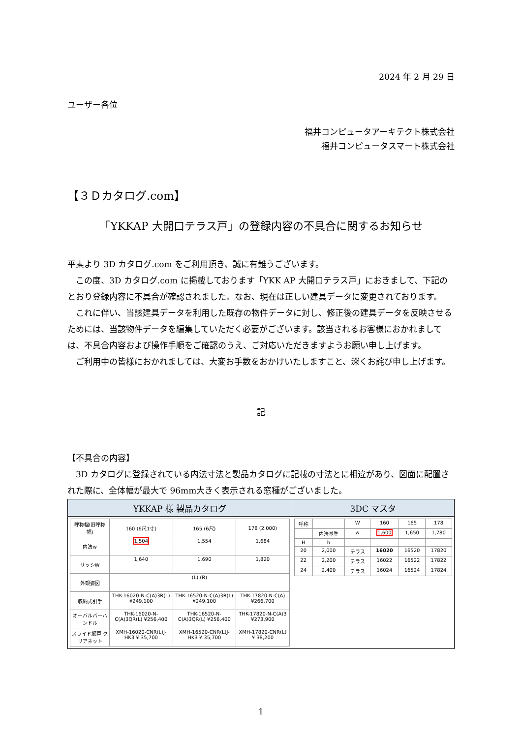2024 年 2 月 29 日
ユーザー各位
福井コンピュータアーキテクト株式会社
福井コンピュータスマート株式会社
【３Ｄカタログ.com】
「YKKAP 大開口テラス戸」の登録内容の不具合に関するお知らせ
平素より 3D カタログ.com をご利用頂き、誠に有難うございます。
この度、3D カタログ.com に掲載しております「YKK AP 大開口テラス戸」におきまして、下記のとおり登録内容に不具合が確認されました。なお、現在は正しい建具データに変更されております。
これに伴い、当該建具データを利用した既存の物件データに対し、修正後の建具データを反映させるためには、当該物件データを編集していただく必要がございます。該当されるお客様におかれましては、不具合内容および操作手順をご確認のうえ、ご対応いただきますようお願い申し上げます。
ご利用中の皆様におかれましては、大変お手数をおかけいたしますこと、深くお詫び申し上げます。
記
【不具合の内容】
3D カタログに登録されている内法寸法と製品カタログに記載の寸法とに相違があり、図面に配置された際に、全体幅が最大で 96mm大きく表示される窓種がございました。
| YKKAP 様 製品カタログ | 3DC マスタ |
| --- | --- |
| / 呼称幅(旧呼称幅) / 160 (6尺1寸) / 165 (6尺) / 178 (2.000) / / --- / --- / --- / --- / / 内法w / 1,504 / 1,554 / 1,684 / / サッシW / 1,640 / 1,690 / 1,820 / / 外観姿図 / (L) (R) / / / / 収納式引手 / THK-16020-N-C(A)3R(L) ¥249,100 / THK-16520-N-C(A)3R(L) ¥249,100 / THK-17820-N-C(A) ¥266,700 / / オーバルバーハンドル / THK-16020-N-C(A)3QR(L) ¥256,400 / THK-16520-N-C(A)3QR(L) ¥256,400 / THK-17820-N-C(A)3 ¥273,900 / / スライド網戸 クリアネット / XMH-16020-CNR(L)J-HK3 ¥ 35,700 / XMH-16520-CNR(L)J-HK3 ¥ 35,700 / XMH-17820-CNR(L) ¥ 38,200 / | / 呼称 / / W / 160 / 165 / 178 / / / 内法基準 / w / 1,600 / 1,650 / 1,780 / / H / h / / / / / / 20 / 2,000 / テラス / 16020 / 16520 / 17820 / / 22 / 2,200 / テラス / 16022 / 16522 / 17822 / / 24 / 2,400 / テラス / 16024 / 16524 / 17824 / |
1